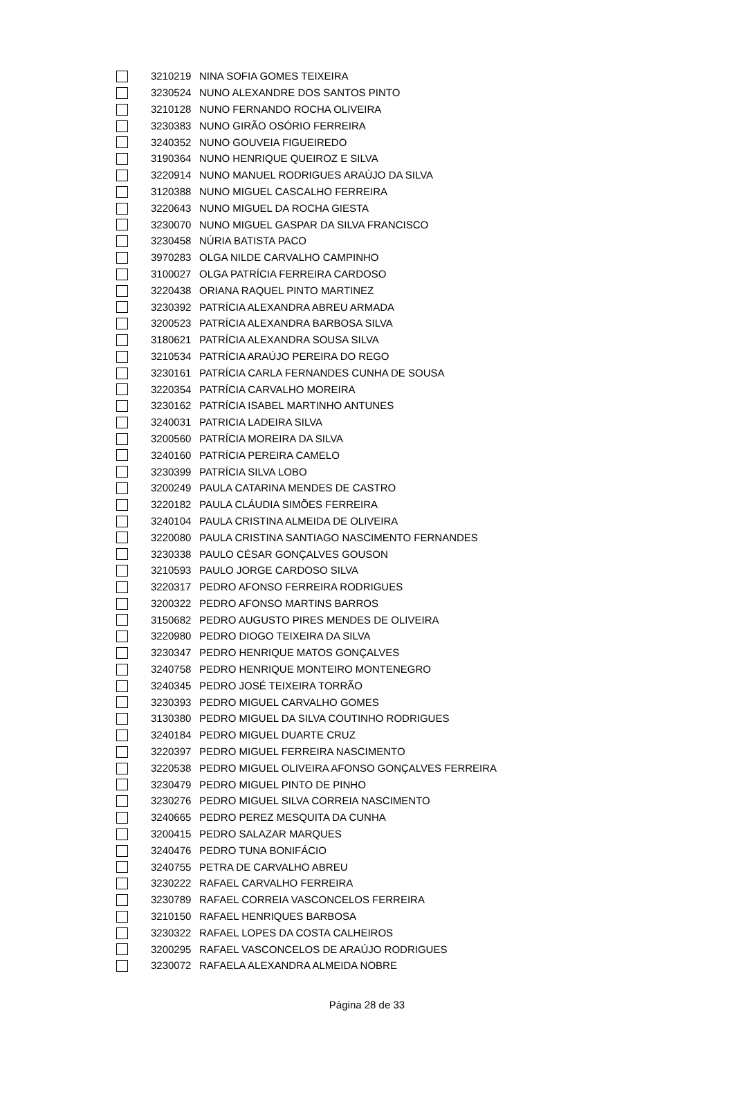| | 3210219 | NINA SOFIA GOMES TEIXEIRA |
| | 3230524 | NUNO ALEXANDRE DOS SANTOS PINTO |
| | 3210128 | NUNO FERNANDO ROCHA OLIVEIRA |
| | 3230383 | NUNO GIRÃO OSÓRIO FERREIRA |
| | 3240352 | NUNO GOUVEIA FIGUEIREDO |
| | 3190364 | NUNO HENRIQUE QUEIROZ E SILVA |
| | 3220914 | NUNO MANUEL RODRIGUES ARAÚJO DA SILVA |
| | 3120388 | NUNO MIGUEL CASCALHO FERREIRA |
| | 3220643 | NUNO MIGUEL DA ROCHA GIESTA |
| | 3230070 | NUNO MIGUEL GASPAR DA SILVA FRANCISCO |
| | 3230458 | NÚRIA BATISTA PACO |
| | 3970283 | OLGA NILDE CARVALHO CAMPINHO |
| | 3100027 | OLGA PATRÍCIA FERREIRA CARDOSO |
| | 3220438 | ORIANA RAQUEL PINTO MARTINEZ |
| | 3230392 | PATRÍCIA ALEXANDRA ABREU ARMADA |
| | 3200523 | PATRÍCIA ALEXANDRA BARBOSA SILVA |
| | 3180621 | PATRÍCIA ALEXANDRA SOUSA SILVA |
| | 3210534 | PATRÍCIA ARAÚJO PEREIRA DO REGO |
| | 3230161 | PATRÍCIA CARLA FERNANDES CUNHA DE SOUSA |
| | 3220354 | PATRÍCIA CARVALHO MOREIRA |
| | 3230162 | PATRÍCIA ISABEL MARTINHO ANTUNES |
| | 3240031 | PATRICIA LADEIRA SILVA |
| | 3200560 | PATRÍCIA MOREIRA DA SILVA |
| | 3240160 | PATRÍCIA PEREIRA CAMELO |
| | 3230399 | PATRÍCIA SILVA LOBO |
| | 3200249 | PAULA CATARINA MENDES DE CASTRO |
| | 3220182 | PAULA CLÁUDIA SIMÕES FERREIRA |
| | 3240104 | PAULA CRISTINA ALMEIDA DE OLIVEIRA |
| | 3220080 | PAULA CRISTINA SANTIAGO NASCIMENTO FERNANDES |
| | 3230338 | PAULO CÉSAR GONÇALVES GOUSON |
| | 3210593 | PAULO JORGE CARDOSO SILVA |
| | 3220317 | PEDRO AFONSO FERREIRA RODRIGUES |
| | 3200322 | PEDRO AFONSO MARTINS BARROS |
| | 3150682 | PEDRO AUGUSTO PIRES MENDES DE OLIVEIRA |
| | 3220980 | PEDRO DIOGO TEIXEIRA DA SILVA |
| | 3230347 | PEDRO HENRIQUE MATOS GONÇALVES |
| | 3240758 | PEDRO HENRIQUE MONTEIRO MONTENEGRO |
| | 3240345 | PEDRO JOSÉ TEIXEIRA TORRÃO |
| | 3230393 | PEDRO MIGUEL CARVALHO GOMES |
| | 3130380 | PEDRO MIGUEL DA SILVA COUTINHO RODRIGUES |
| | 3240184 | PEDRO MIGUEL DUARTE CRUZ |
| | 3220397 | PEDRO MIGUEL FERREIRA NASCIMENTO |
| | 3220538 | PEDRO MIGUEL OLIVEIRA AFONSO GONÇALVES FERREIRA |
| | 3230479 | PEDRO MIGUEL PINTO DE PINHO |
| | 3230276 | PEDRO MIGUEL SILVA CORREIA NASCIMENTO |
| | 3240665 | PEDRO PEREZ MESQUITA DA CUNHA |
| | 3200415 | PEDRO SALAZAR MARQUES |
| | 3240476 | PEDRO TUNA BONIFÁCIO |
| | 3240755 | PETRA DE CARVALHO ABREU |
| | 3230222 | RAFAEL CARVALHO FERREIRA |
| | 3230789 | RAFAEL CORREIA VASCONCELOS FERREIRA |
| | 3210150 | RAFAEL HENRIQUES BARBOSA |
| | 3230322 | RAFAEL LOPES DA COSTA CALHEIROS |
| | 3200295 | RAFAEL VASCONCELOS DE ARAÚJO RODRIGUES |
| | 3230072 | RAFAELA ALEXANDRA ALMEIDA NOBRE |
Página 28 de 33